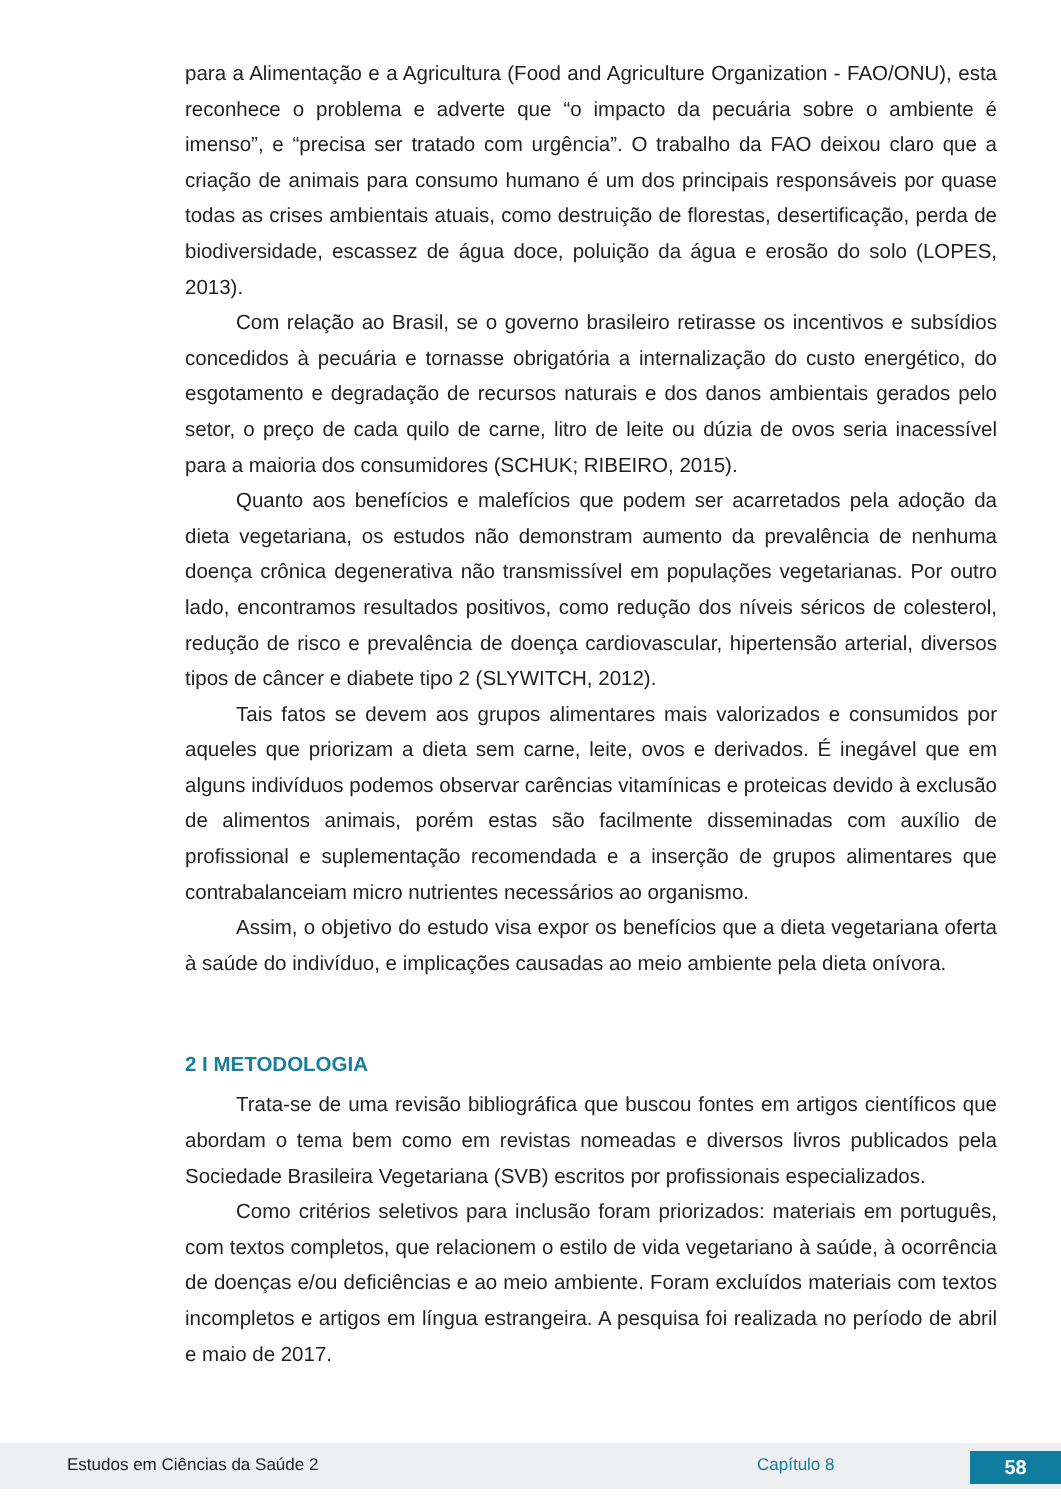para a Alimentação e a Agricultura (Food and Agriculture Organization - FAO/ONU), esta reconhece o problema e adverte que “o impacto da pecuária sobre o ambiente é imenso”, e “precisa ser tratado com urgência”. O trabalho da FAO deixou claro que a criação de animais para consumo humano é um dos principais responsáveis por quase todas as crises ambientais atuais, como destruição de florestas, desertificação, perda de biodiversidade, escassez de água doce, poluição da água e erosão do solo (LOPES, 2013).
Com relação ao Brasil, se o governo brasileiro retirasse os incentivos e subsídios concedidos à pecuária e tornasse obrigatória a internalização do custo energético, do esgotamento e degradação de recursos naturais e dos danos ambientais gerados pelo setor, o preço de cada quilo de carne, litro de leite ou dúzia de ovos seria inacessível para a maioria dos consumidores (SCHUK; RIBEIRO, 2015).
Quanto aos benefícios e malefícios que podem ser acarretados pela adoção da dieta vegetariana, os estudos não demonstram aumento da prevalência de nenhuma doença crônica degenerativa não transmissível em populações vegetarianas. Por outro lado, encontramos resultados positivos, como redução dos níveis séricos de colesterol, redução de risco e prevalência de doença cardiovascular, hipertensão arterial, diversos tipos de câncer e diabete tipo 2 (SLYWITCH, 2012).
Tais fatos se devem aos grupos alimentares mais valorizados e consumidos por aqueles que priorizam a dieta sem carne, leite, ovos e derivados. É inegável que em alguns indivíduos podemos observar carências vitamínicas e proteicas devido à exclusão de alimentos animais, porém estas são facilmente disseminadas com auxílio de profissional e suplementação recomendada e a inserção de grupos alimentares que contrabalanceiam micro nutrientes necessários ao organismo.
Assim, o objetivo do estudo visa expor os benefícios que a dieta vegetariana oferta à saúde do indivíduo, e implicações causadas ao meio ambiente pela dieta onívora.
2 I METODOLOGIA
Trata-se de uma revisão bibliográfica que buscou fontes em artigos científicos que abordam o tema bem como em revistas nomeadas e diversos livros publicados pela Sociedade Brasileira Vegetariana (SVB) escritos por profissionais especializados.
Como critérios seletivos para inclusão foram priorizados: materiais em português, com textos completos, que relacionem o estilo de vida vegetariano à saúde, à ocorrência de doenças e/ou deficiências e ao meio ambiente. Foram excluídos materiais com textos incompletos e artigos em língua estrangeira. A pesquisa foi realizada no período de abril e maio de 2017.
Estudos em Ciências da Saúde 2 Capítulo 8 58